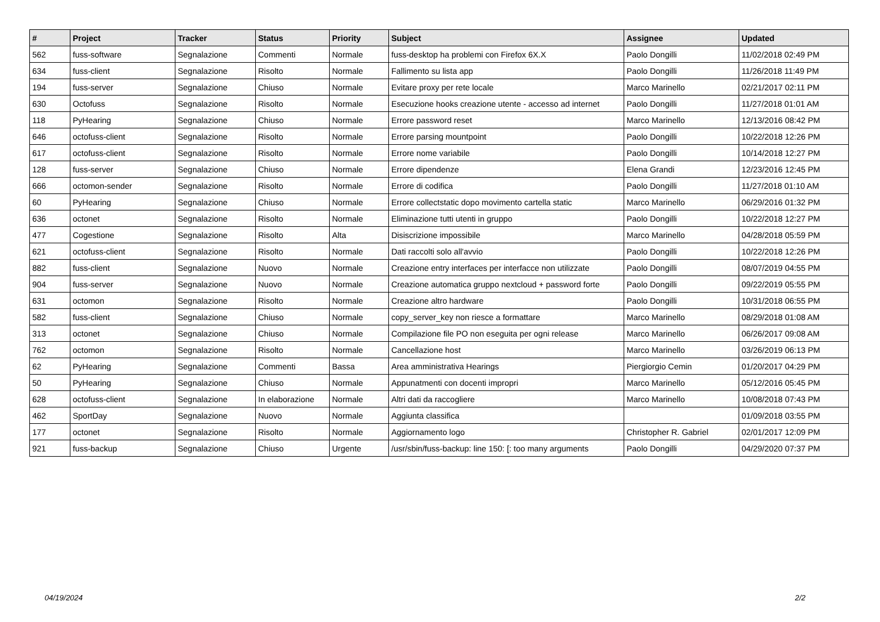| # | Project | Tracker | Status | Priority | Subject | Assignee | Updated |
| --- | --- | --- | --- | --- | --- | --- | --- |
| 562 | fuss-software | Segnalazione | Commenti | Normale | fuss-desktop ha problemi con Firefox 6X.X | Paolo Dongilli | 11/02/2018 02:49 PM |
| 634 | fuss-client | Segnalazione | Risolto | Normale | Fallimento su lista app | Paolo Dongilli | 11/26/2018 11:49 PM |
| 194 | fuss-server | Segnalazione | Chiuso | Normale | Evitare proxy per rete locale | Marco Marinello | 02/21/2017 02:11 PM |
| 630 | Octofuss | Segnalazione | Risolto | Normale | Esecuzione hooks creazione utente - accesso ad internet | Paolo Dongilli | 11/27/2018 01:01 AM |
| 118 | PyHearing | Segnalazione | Chiuso | Normale | Errore password reset | Marco Marinello | 12/13/2016 08:42 PM |
| 646 | octofuss-client | Segnalazione | Risolto | Normale | Errore parsing mountpoint | Paolo Dongilli | 10/22/2018 12:26 PM |
| 617 | octofuss-client | Segnalazione | Risolto | Normale | Errore nome variabile | Paolo Dongilli | 10/14/2018 12:27 PM |
| 128 | fuss-server | Segnalazione | Chiuso | Normale | Errore dipendenze | Elena Grandi | 12/23/2016 12:45 PM |
| 666 | octomon-sender | Segnalazione | Risolto | Normale | Errore di codifica | Paolo Dongilli | 11/27/2018 01:10 AM |
| 60 | PyHearing | Segnalazione | Chiuso | Normale | Errore collectstatic dopo movimento cartella static | Marco Marinello | 06/29/2016 01:32 PM |
| 636 | octonet | Segnalazione | Risolto | Normale | Eliminazione tutti utenti in gruppo | Paolo Dongilli | 10/22/2018 12:27 PM |
| 477 | Cogestione | Segnalazione | Risolto | Alta | Disiscrizione impossibile | Marco Marinello | 04/28/2018 05:59 PM |
| 621 | octofuss-client | Segnalazione | Risolto | Normale | Dati raccolti solo all'avvio | Paolo Dongilli | 10/22/2018 12:26 PM |
| 882 | fuss-client | Segnalazione | Nuovo | Normale | Creazione entry interfaces per interfacce non utilizzate | Paolo Dongilli | 08/07/2019 04:55 PM |
| 904 | fuss-server | Segnalazione | Nuovo | Normale | Creazione automatica gruppo nextcloud + password forte | Paolo Dongilli | 09/22/2019 05:55 PM |
| 631 | octomon | Segnalazione | Risolto | Normale | Creazione altro hardware | Paolo Dongilli | 10/31/2018 06:55 PM |
| 582 | fuss-client | Segnalazione | Chiuso | Normale | copy_server_key non riesce a formattare | Marco Marinello | 08/29/2018 01:08 AM |
| 313 | octonet | Segnalazione | Chiuso | Normale | Compilazione file PO non eseguita per ogni release | Marco Marinello | 06/26/2017 09:08 AM |
| 762 | octomon | Segnalazione | Risolto | Normale | Cancellazione host | Marco Marinello | 03/26/2019 06:13 PM |
| 62 | PyHearing | Segnalazione | Commenti | Bassa | Area amministrativa Hearings | Piergiorgio Cemin | 01/20/2017 04:29 PM |
| 50 | PyHearing | Segnalazione | Chiuso | Normale | Appunatmenti con docenti impropri | Marco Marinello | 05/12/2016 05:45 PM |
| 628 | octofuss-client | Segnalazione | In elaborazione | Normale | Altri dati da raccogliere | Marco Marinello | 10/08/2018 07:43 PM |
| 462 | SportDay | Segnalazione | Nuovo | Normale | Aggiunta classifica | | 01/09/2018 03:55 PM |
| 177 | octonet | Segnalazione | Risolto | Normale | Aggiornamento logo | Christopher R. Gabriel | 02/01/2017 12:09 PM |
| 921 | fuss-backup | Segnalazione | Chiuso | Urgente | /usr/sbin/fuss-backup: line 150: [: too many arguments | Paolo Dongilli | 04/29/2020 07:37 PM |
04/19/2024 2/2